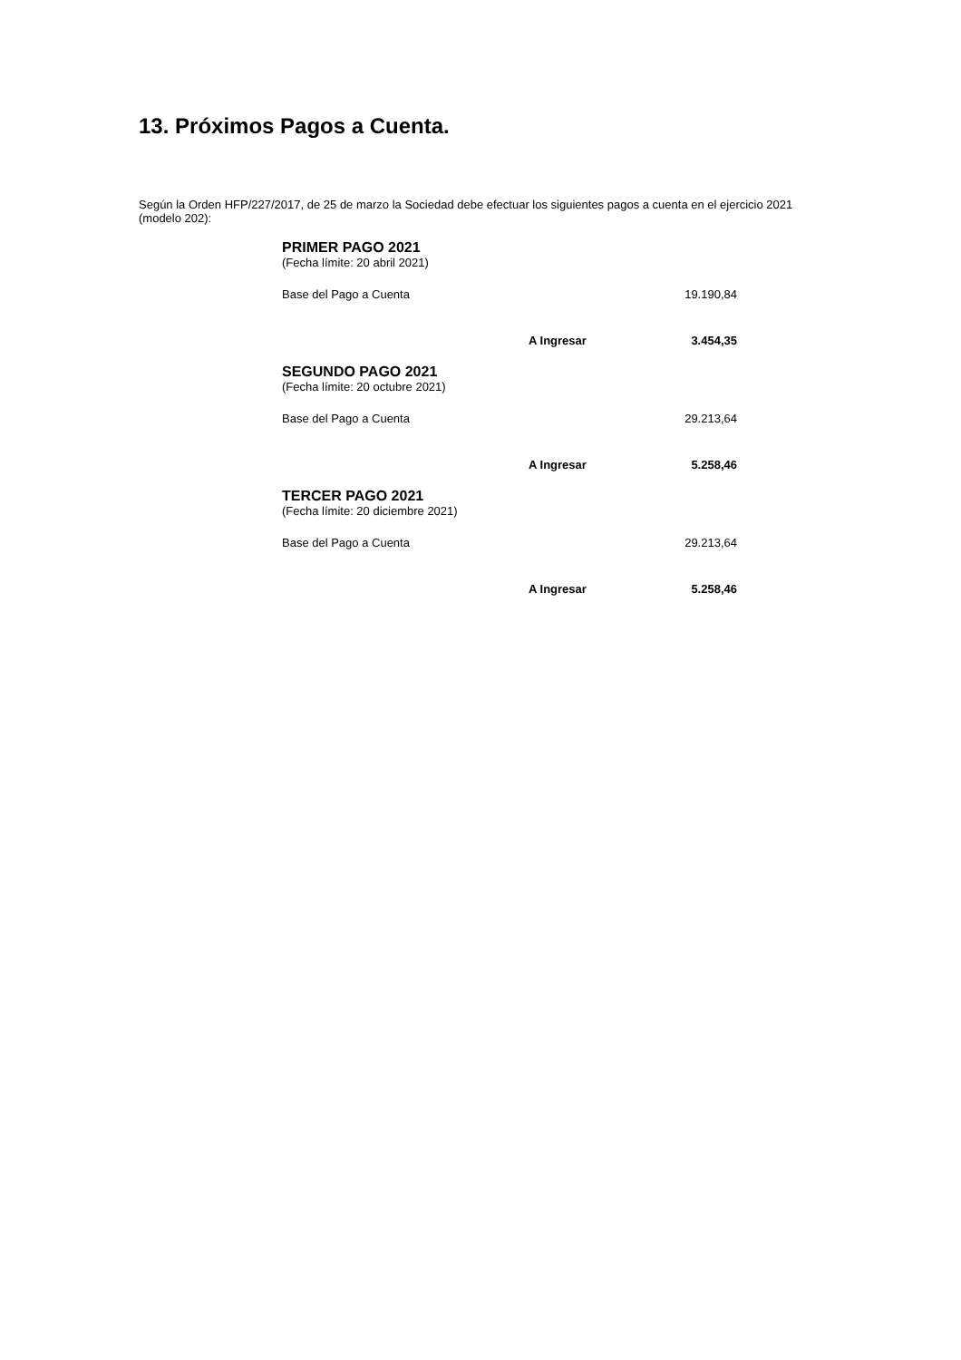13. Próximos Pagos a Cuenta.
Según la Orden HFP/227/2017, de 25 de marzo la Sociedad debe efectuar los siguientes pagos a cuenta en el ejercicio 2021 (modelo 202):
| PRIMER PAGO 2021 | | |
| (Fecha límite: 20 abril 2021) | | |
| Base del Pago a Cuenta | | 19.190,84 |
| | A Ingresar | 3.454,35 |
| SEGUNDO PAGO 2021 | | |
| (Fecha límite: 20 octubre 2021) | | |
| Base del Pago a Cuenta | | 29.213,64 |
| | A Ingresar | 5.258,46 |
| TERCER PAGO 2021 | | |
| (Fecha límite: 20 diciembre 2021) | | |
| Base del Pago a Cuenta | | 29.213,64 |
| | A Ingresar | 5.258,46 |